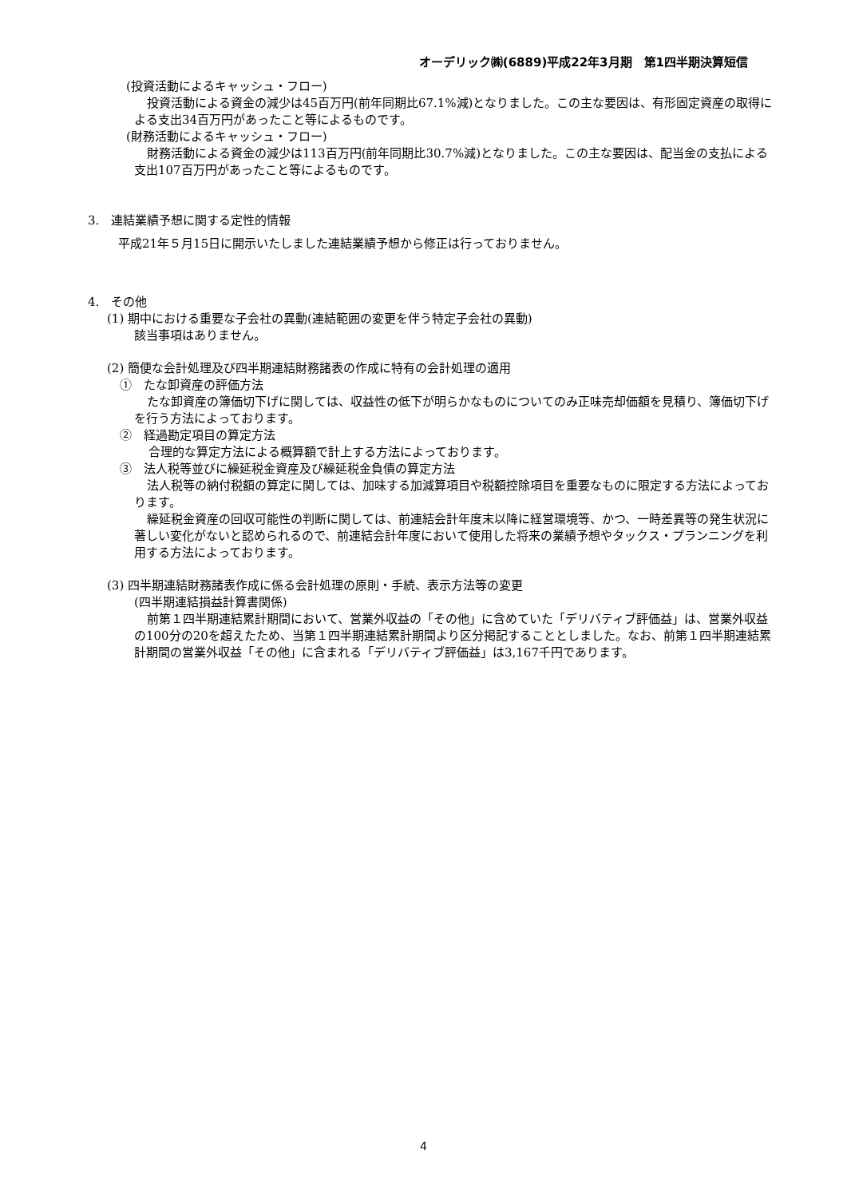オーデリック㈱(6889)平成22年3月期　第1四半期決算短信
(投資活動によるキャッシュ・フロー)
投資活動による資金の減少は45百万円(前年同期比67.1%減)となりました。この主な要因は、有形固定資産の取得による支出34百万円があったこと等によるものです。
(財務活動によるキャッシュ・フロー)
財務活動による資金の減少は113百万円(前年同期比30.7%減)となりました。この主な要因は、配当金の支払による支出107百万円があったこと等によるものです。
3.　連結業績予想に関する定性的情報
平成21年５月15日に開示いたしました連結業績予想から修正は行っておりません。
4.　その他
(1) 期中における重要な子会社の異動(連結範囲の変更を伴う特定子会社の異動)
該当事項はありません。
(2) 簡便な会計処理及び四半期連結財務諸表の作成に特有の会計処理の適用
①　たな卸資産の評価方法
たな卸資産の簿価切下げに関しては、収益性の低下が明らかなものについてのみ正味売却価額を見積り、簿価切下げを行う方法によっております。
②　経過勘定項目の算定方法
合理的な算定方法による概算額で計上する方法によっております。
③　法人税等並びに繰延税金資産及び繰延税金負債の算定方法
法人税等の納付税額の算定に関しては、加味する加減算項目や税額控除項目を重要なものに限定する方法によっております。
繰延税金資産の回収可能性の判断に関しては、前連結会計年度末以降に経営環境等、かつ、一時差異等の発生状況に著しい変化がないと認められるので、前連結会計年度において使用した将来の業績予想やタックス・プランニングを利用する方法によっております。
(3) 四半期連結財務諸表作成に係る会計処理の原則・手続、表示方法等の変更
(四半期連結損益計算書関係)
前第１四半期連結累計期間において、営業外収益の「その他」に含めていた「デリバティブ評価益」は、営業外収益の100分の20を超えたため、当第１四半期連結累計期間より区分掲記することとしました。なお、前第１四半期連結累計期間の営業外収益「その他」に含まれる「デリバティブ評価益」は3,167千円であります。
4